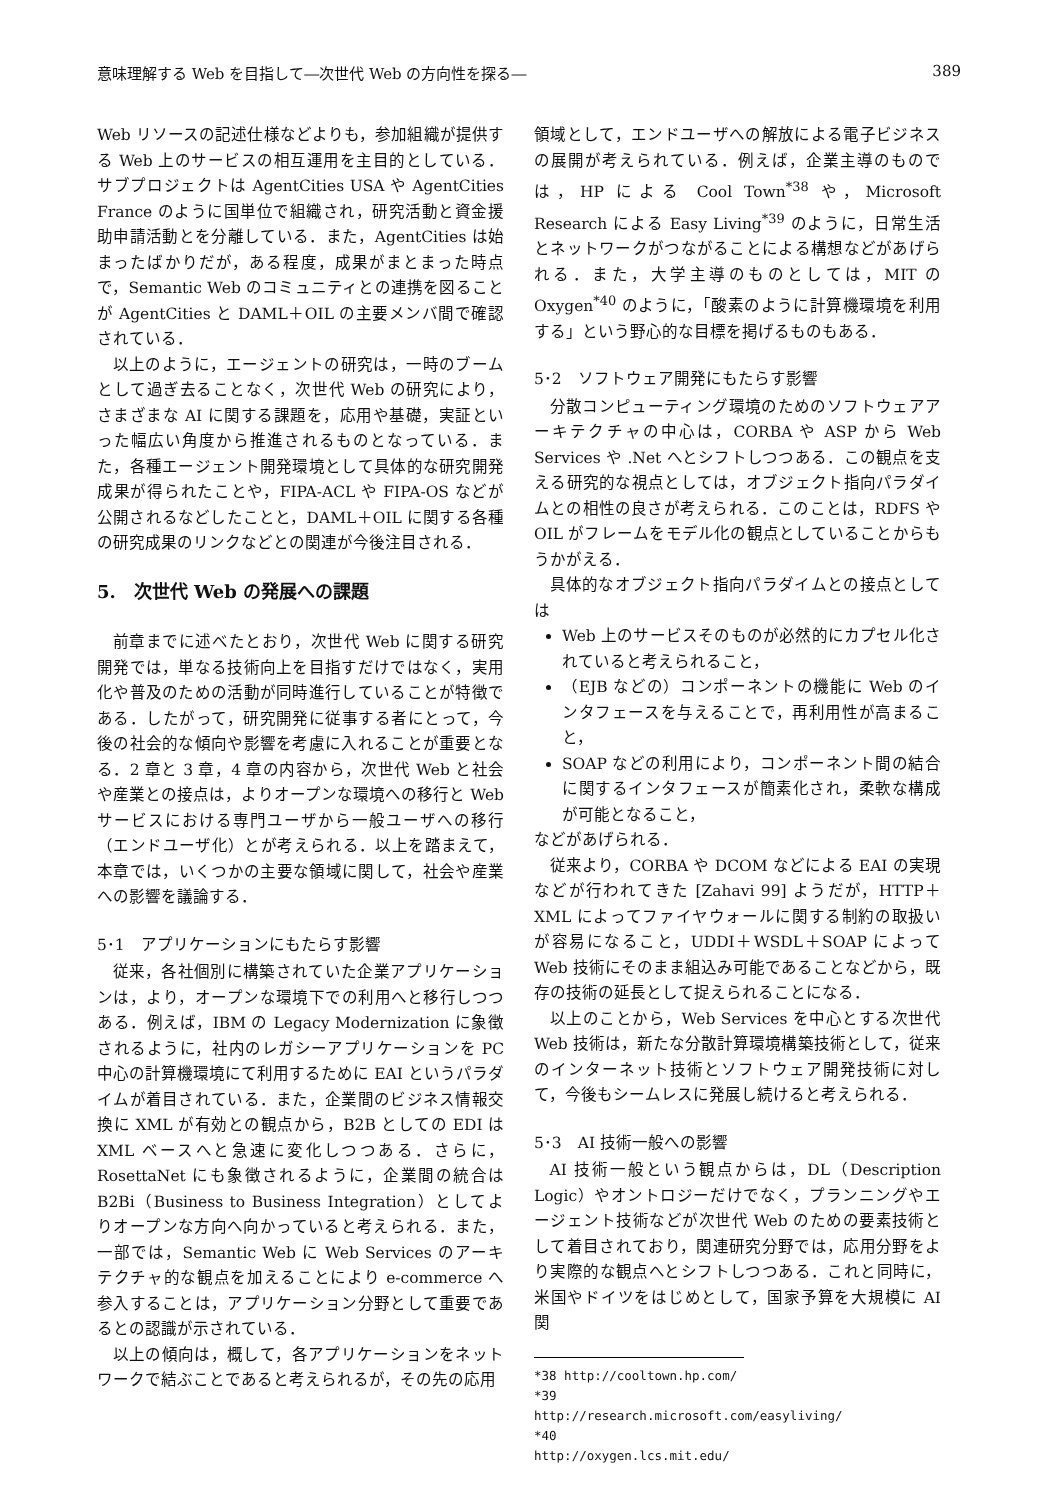意味理解する Web を目指して―次世代 Web の方向性を探る― 389
Web リソースの記述仕様などよりも，参加組織が提供する Web 上のサービスの相互運用を主目的としている．サブプロジェクトは AgentCities USA や AgentCities France のように国単位で組織され，研究活動と資金援助申請活動とを分離している．また，AgentCities は始まったばかりだが，ある程度，成果がまとまった時点で，Semantic Web のコミュニティとの連携を図ることが AgentCities と DAML＋OIL の主要メンバ間で確認されている．
以上のように，エージェントの研究は，一時のブームとして過ぎ去ることなく，次世代 Web の研究により，さまざまな AI に関する課題を，応用や基礎，実証といった幅広い角度から推進されるものとなっている．また，各種エージェント開発環境として具体的な研究開発成果が得られたことや，FIPA-ACL や FIPA-OS などが公開されるなどしたことと，DAML＋OIL に関する各種の研究成果のリンクなどとの関連が今後注目される．
5.　次世代 Web の発展への課題
前章までに述べたとおり，次世代 Web に関する研究開発では，単なる技術向上を目指すだけではなく，実用化や普及のための活動が同時進行していることが特徴である．したがって，研究開発に従事する者にとって，今後の社会的な傾向や影響を考慮に入れることが重要となる．2 章と 3 章，4 章の内容から，次世代 Web と社会や産業との接点は，よりオープンな環境への移行と Web サービスにおける専門ユーザから一般ユーザへの移行（エンドユーザ化）とが考えられる．以上を踏まえて，本章では，いくつかの主要な領域に関して，社会や産業への影響を議論する．
5･1　アプリケーションにもたらす影響
従来，各社個別に構築されていた企業アプリケーションは，より，オープンな環境下での利用へと移行しつつある．例えば，IBM の Legacy Modernization に象徴されるように，社内のレガシーアプリケーションを PC 中心の計算機環境にて利用するために EAI というパラダイムが着目されている．また，企業間のビジネス情報交換に XML が有効との観点から，B2B としての EDI は XML ベースへと急速に変化しつつある．さらに，RosettaNet にも象徴されるように，企業間の統合は B2Bi（Business to Business Integration）としてよりオープンな方向へ向かっていると考えられる．また，一部では，Semantic Web に Web Services のアーキテクチャ的な観点を加えることにより e-commerce へ参入することは，アプリケーション分野として重要であるとの認識が示されている．
以上の傾向は，概して，各アプリケーションをネットワークで結ぶことであると考えられるが，その先の応用
領域として，エンドユーザへの解放による電子ビジネスの展開が考えられている．例えば，企業主導のものでは，HP による Cool Town<sup>*38</sup> や，Microsoft Research による Easy Living<sup>*39</sup> のように，日常生活とネットワークがつながることによる構想などがあげられる．また，大学主導のものとしては，MIT の Oxygen<sup>*40</sup> のように，「酸素のように計算機環境を利用する」という野心的な目標を掲げるものもある．
5･2　ソフトウェア開発にもたらす影響
分散コンピューティング環境のためのソフトウェアアーキテクチャの中心は，CORBA や ASP から Web Services や .Net へとシフトしつつある．この観点を支える研究的な視点としては，オブジェクト指向パラダイムとの相性の良さが考えられる．このことは，RDFS や OIL がフレームをモデル化の観点としていることからもうかがえる．
具体的なオブジェクト指向パラダイムとの接点としては
Web 上のサービスそのものが必然的にカプセル化されていると考えられること，
（EJB などの）コンポーネントの機能に Web のインタフェースを与えることで，再利用性が高まること，
SOAP などの利用により，コンポーネント間の結合に関するインタフェースが簡素化され，柔軟な構成が可能となること，
などがあげられる．
従来より，CORBA や DCOM などによる EAI の実現などが行われてきた [Zahavi 99] ようだが，HTTP＋XML によってファイヤウォールに関する制約の取扱いが容易になること，UDDI＋WSDL＋SOAP によって Web 技術にそのまま組込み可能であることなどから，既存の技術の延長として捉えられることになる．
以上のことから，Web Services を中心とする次世代 Web 技術は，新たな分散計算環境構築技術として，従来のインターネット技術とソフトウェア開発技術に対して，今後もシームレスに発展し続けると考えられる．
5･3　AI 技術一般への影響
AI 技術一般という観点からは，DL（Description Logic）やオントロジーだけでなく，プランニングやエージェント技術などが次世代 Web のための要素技術として着目されており，関連研究分野では，応用分野をより実際的な観点へとシフトしつつある．これと同時に，米国やドイツをはじめとして，国家予算を大規模に AI 関
*38 http://cooltown.hp.com/
*39 http://research.microsoft.com/easyliving/
*40 http://oxygen.lcs.mit.edu/